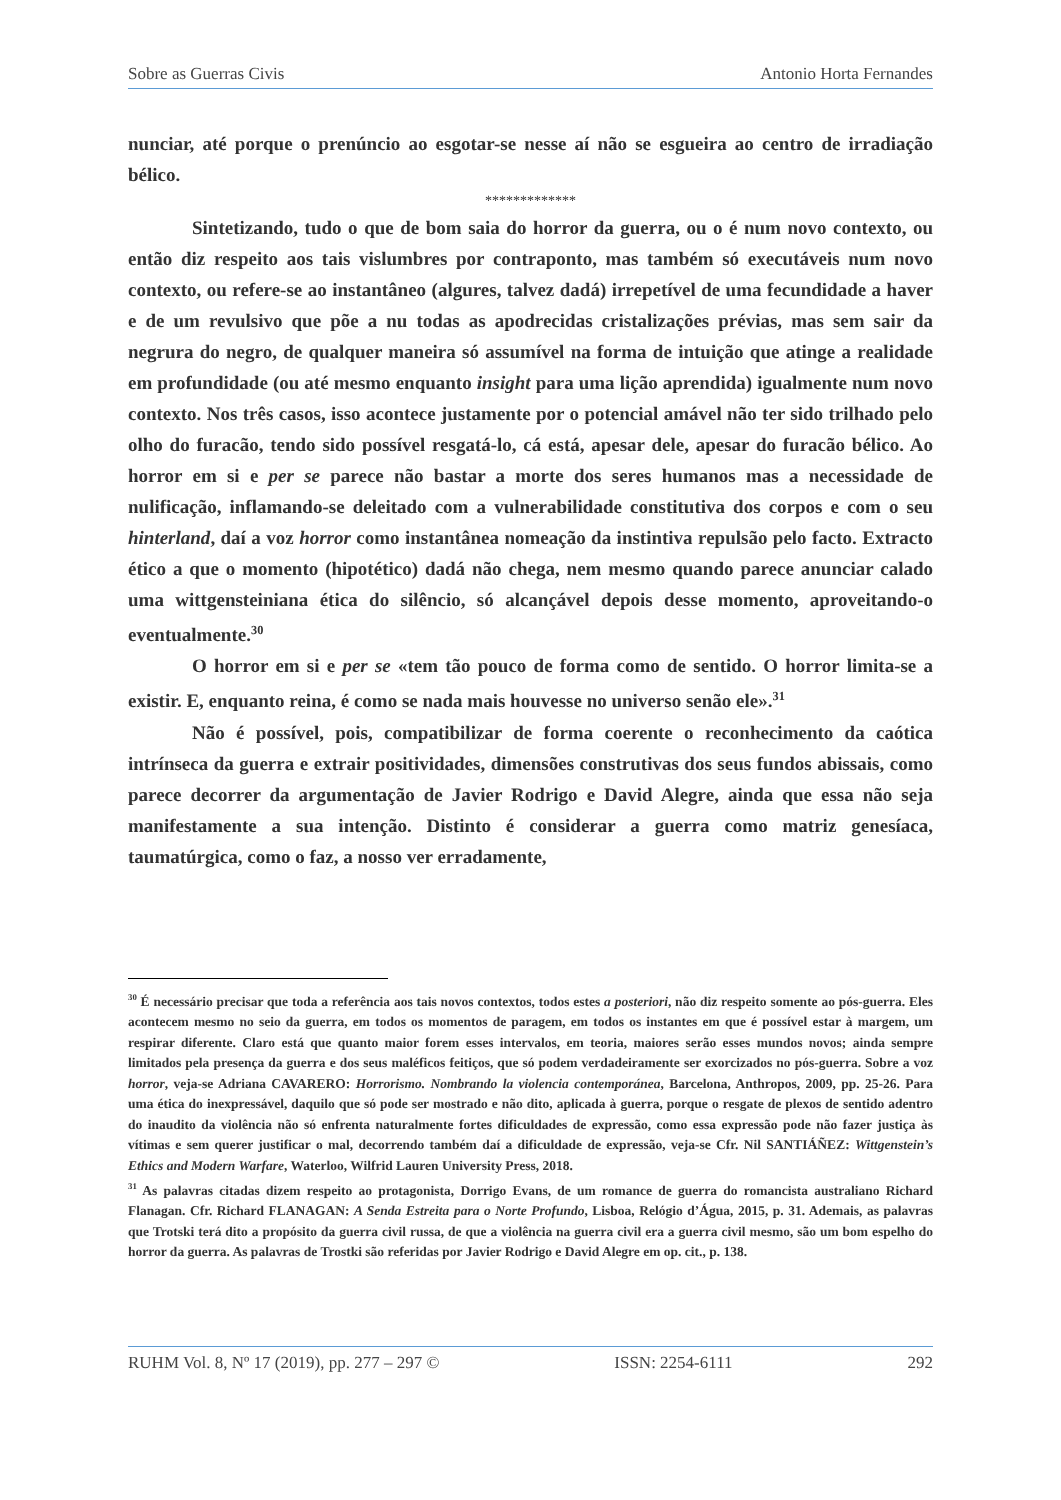Sobre as Guerras Civis Antonio Horta Fernandes
nunciar, até porque o prenúncio ao esgotar-se nesse aí não se esgueira ao centro de irradiação bélico.
*************
Sintetizando, tudo o que de bom saia do horror da guerra, ou o é num novo contexto, ou então diz respeito aos tais vislumbres por contraponto, mas também só executáveis num novo contexto, ou refere-se ao instantâneo (algures, talvez dadá) irrepetível de uma fecundidade a haver e de um revulsivo que põe a nu todas as apodrecidas cristalizações prévias, mas sem sair da negrura do negro, de qualquer maneira só assumível na forma de intuição que atinge a realidade em profundidade (ou até mesmo enquanto insight para uma lição aprendida) igualmente num novo contexto. Nos três casos, isso acontece justamente por o potencial amável não ter sido trilhado pelo olho do furacão, tendo sido possível resgatá-lo, cá está, apesar dele, apesar do furacão bélico. Ao horror em si e per se parece não bastar a morte dos seres humanos mas a necessidade de nulificação, inflamando-se deleitado com a vulnerabilidade constitutiva dos corpos e com o seu hinterland, daí a voz horror como instantânea nomeação da instintiva repulsão pelo facto. Extracto ético a que o momento (hipotético) dadá não chega, nem mesmo quando parece anunciar calado uma wittgensteiniana ética do silêncio, só alcançável depois desse momento, aproveitando-o eventualmente.<sup>30</sup>
O horror em si e per se «tem tão pouco de forma como de sentido. O horror limita-se a existir. E, enquanto reina, é como se nada mais houvesse no universo senão ele».<sup>31</sup>
Não é possível, pois, compatibilizar de forma coerente o reconhecimento da caótica intrínseca da guerra e extrair positividades, dimensões construtivas dos seus fundos abissais, como parece decorrer da argumentação de Javier Rodrigo e David Alegre, ainda que essa não seja manifestamente a sua intenção. Distinto é considerar a guerra como matriz genesíaca, taumatúrgica, como o faz, a nosso ver erradamente,
<sup>30</sup> É necessário precisar que toda a referência aos tais novos contextos, todos estes a posteriori, não diz respeito somente ao pós-guerra. Eles acontecem mesmo no seio da guerra, em todos os momentos de paragem, em todos os instantes em que é possível estar à margem, um respirar diferente. Claro está que quanto maior forem esses intervalos, em teoria, maiores serão esses mundos novos; ainda sempre limitados pela presença da guerra e dos seus maléficos feitiços, que só podem verdadeiramente ser exorcizados no pós-guerra. Sobre a voz horror, veja-se Adriana CAVARERO: Horrorismo. Nombrando la violencia contemporánea, Barcelona, Anthropos, 2009, pp. 25-26. Para uma ética do inexpressável, daquilo que só pode ser mostrado e não dito, aplicada à guerra, porque o resgate de plexos de sentido adentro do inaudito da violência não só enfrenta naturalmente fortes dificuldades de expressão, como essa expressão pode não fazer justiça às vítimas e sem querer justificar o mal, decorrendo também daí a dificuldade de expressão, veja-se Cfr. Nil SANTIÁÑEZ: Wittgenstein’s Ethics and Modern Warfare, Waterloo, Wilfrid Lauren University Press, 2018.
<sup>31</sup> As palavras citadas dizem respeito ao protagonista, Dorrigo Evans, de um romance de guerra do romancista australiano Richard Flanagan. Cfr. Richard FLANAGAN: A Senda Estreita para o Norte Profundo, Lisboa, Relógio d’Água, 2015, p. 31. Ademais, as palavras que Trotski terá dito a propósito da guerra civil russa, de que a violência na guerra civil era a guerra civil mesmo, são um bom espelho do horror da guerra. As palavras de Trostki são referidas por Javier Rodrigo e David Alegre em op. cit., p. 138.
RUHM Vol. 8, Nº 17 (2019), pp. 277 – 297 © ISSN: 2254-6111 292